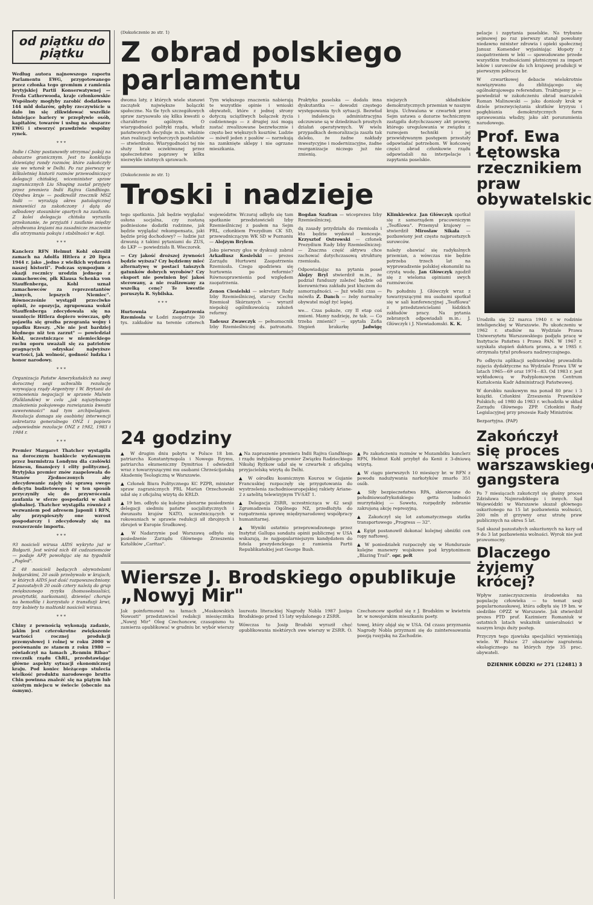od piątku do piątku
Według autora najnowszego raportu Parlamentu EWG, przygotowanego przez członka tego gremium z ramienia brytyjskiej Partii Konserwatywnej — Freda Catherwooda, kraje członkowskie Wspólnoty mogłyby zarobić dodatkowo 144 mld dolarów, gdyby rzeczywiście u dało im się zlikwidować wszelkie istniejące bariery w przepływie osób, kapitałów, towarów i usług na obszarze EWG i stworzyć prawdziwie wspólny rynek.
* * *
Indie i Chiny postanowiły utrzymać pokój na obszarze granicznym. Jest to konkluzja dziewiątej rundy rozmów, które zakończyły się we wtorek w Delhi. Po raz pierwszy w kilkuletniej historii rozmów przewodniczący delegacji chińskiej, wiceminister spraw zagranicznych Liu Shuqing został przyjęty przez premiera Indii Rajiva Gandhiego. Obydwa kraje — podkreślił rzecznik MSZ Indii — wyrażają okres patologicznej nienawiści za zakończony i dążą do odbudowy stosunków opartych na zaufaniu. Z kolei delegacja chińska wyraziła przekonanie, że przyjaźń i zaufanie między obydwoma krajami ma zasadnicze znaczenie dla utrzymania pokoju i stabilności w Azji.
* * *
Kanclerz RFN Helmut Kohl określił zamach na Adolfa Hitlera z 20 lipca 1944 r. jako „jedno z wielkich wydarzeń naszej historii". Podczas sympozjum z okazji rocznicy urodzin jednego z zamachowców, płk Klausa Schenka von Stauffenberga, Kohl uznał zamachowców za reprezentantów „innych, lepszych Niemiec". Równocześnie wystąpił przeciwko opinii, że opozycja, zgrupowana wokół Stauffenberga zdecydowała się na usunięcie Hitlera dopiero wówczas, gdy pojawiła się groźba przegrania wojny i upadku Rzeszy. „Nie nie jest bardziej błędnego niż ten zarzut" — powiedział Kohl, uczestniczące w niemieckiego ruchu oporu uważali się za patriotów pragnących odzyskać najwyższe wartości, jak wolność, godność ludzka i honor narodowy.
* * *
Organizacja Państw Amerykańskich na swej dorocznej sesji uchwaliła rezolucję wzywającą rządy Argentyny i W. Brytanii do wznowienia negocjacji w sprawie Malwin (Falklandów) w celu „jak najszybszego znalezienia pokojowego rozwiązania kwestii suwerenności" nad tym archipelagiem. Rezolucja domaga się osobistej interwencji sekretarza generalnego ONZ i popiera odpowiednie rezolucje ONZ z 1982, 1983 i 1984 r.
* * *
Premier Margaret Thatcher wystąpiła na dorocznym bankiecie wydawanym przez burmistrza Londynu dla czołówki biznesu, finansjery i elity politycznej. Brytyjska premier znów zaapelowała do Stanów Zjednoczonych aby zdecydowanie zajęły się sprawą swego deficytu budżetowego i w ten sposób przyczyniły się do przywrócenia zaufania w sferze gospodarki w skali globalnej. Thatcher wystąpiła również z wezwaniem pod adresem Japonii i RFN, aby przyspieszyły one wzrost gospodarczy i zdecydowały się na rozszerzenie importu.
* * *
93 nosicieli wirusa AIDS wykryto już w Bułgarii. Jest wśród nich 48 cudzoziemców — podaje AFP, powołując się na tygodnik „Pogled".
Z 48 nosicieli będących obywatelami bułgarskimi, 20 osób przebywało w krajach, w których AIDS jest dość rozpowszechniony. Z pozostałych 20 osób cztery należą do grup zwiększonego ryzyka (homoseksualiści, prostytutki, narkomani), dziewięć choruje na hemofilię i korzystało z transfuzji krwi, trzy kobiety to małżonki nosicieli wirusa.
* * *
Chiny z pewnością wykonają zadanie, jakim jest czterokrotne zwiększenie wartości rocznej produkcji przemysłowej i rolnej w roku 2000 w porównaniu ze stanem z roku 1980 — oświadczył na łamach „Renmin Ribao" rzecznik rządu ChRL, przedstawiając główne aspekty sytuacji ekonomicznej kraju. Pod koniec bieżącego stulecia wielkość produktu narodowego brutto Chin powinna znaleźć się na piątym lub szóstym miejscu w świecie (obecnie na ósmym).
(Dokończenie ze str. 1)
Z obrad polskiego parlamentu
dwoma laty, z których wiele stanowi zaczątek największe bolączki społeczne. Na tle tych szczegółowych spraw zarysowało się kilka kwestii o charakterze ogólnym. O wiarygodności polityki rządu, władz państwowych decyduje m.in. właśnie stan realizacji wyborczych postulatów — stwierdzono. Wiarygodności tej nie służy brak oczekiwanej przez społeczeństwo poprawy w kilku niezwykle istotnych sprawach.
Tym większego znaczenia nabierają te wszystkie opinie i wnioski obywateli, które z jednej strony dotyczą uciążliwych bolączek życia codziennego — z drugiej zaś mogą zostać zrealizowane bezzwłocznie i często bez większych kosztów. Ludzie — mówił jeden z posłów — narzekają na zamknięte sklepy i nie ogrzane mieszkania.
Praktyka poselska — dodała inna dyskutantka — dowodzi częstego występowania tych sytuacji. Bezwład i indolencja administracyjna odczuwane są w dziedzinach prostych działań operatywnych. W wielu przypadkach demoralizacja zaszła tak daleko, że żadne nakłady inwestycyjne i modernizacyjne, żadne reorganizacje niczego już nie zmienią.
niejszych składników demokratycznych przemian w naszym kraju. Uchwalona w czwartek przez Sejm ustawa o dozorze technicznym zastąpiła dotychczasowy akt prawny, którego uregulowania w związku z rozwojem techniki i jej przewidywanym postępem przestały odpowiadać potrzebom. W końcowej części obrad członkowie rządu odpowiadali na interpelacje i zapytania poselskie.
(Dokończenie ze str. 1)
Troski i nadzieje
tego spotkania. Jak będzie wyglądać osłona socjalna, czy zostaną podniesione dodatki rodzinne, jak będzie wyglądać rekompensata, jaki będzie próg dochodowy? — ludzie już dzwonią z takimi pytaniami do ZUS, do LKP — powiedziała B. Wieczorek.
— Czy jakość droższej żywności będzie wyższa? Czy będziemy mieć alternatywę w postaci tańszych gatunków dobrych wyrobów? Czy eksport nie powinien być jakoś sterowany, a nie realizowany za wszelką cenę? Te kwestie poruszyła R. Sybilska.
* * *
Hurtownia Zaopatrzenia Rzemiosła w Łodzi zaopatruje 30 tys. zakładów na terenie czterech województw. Wczoraj odbyło się tam spotkanie przedstawicieli Izby Rzemieślniczej z posłem na Sejm PRL, członkiem Prezydium CK SD, przewodniczącym WK SD w Poznaniu — Alojzym Brylem.
Jako pierwszy głos w dyskusji zabrał Arkadiusz Kosielski — prezes Zarządu Hurtowni Zaopatrzenia Rzemiosła. Czego spodziewa się hurtownia po reformie? Równouprawnienia pod względem zaopatrzenia.
Zenon Ciesielski — sekretarz Rady Izby Rzemieślniczej, starszy Cechu Rzemiosł Skórzanych — wyraził niepokój ogólnikowością założeń reformy.
Tadeusz Zwawczyk — pełnomocnik Izby Rzemieślniczej ds. patronatu. Bogdan Szafran — wiceprezes Izby Rzemieślniczej.
dą zasady przydziału do rzemiosła i kto będzie wydawał koncesje. Krzysztof Ostrowski — członek Prezydium Rady Izby Rzemieślniczej: — Znaczna część aktywu chce zachować dotychczasową strukturę rzemiosła.
Odpowiadając na pytania poseł Alojzy Bryl stwierdził m.in., że podział funduszy zależeć będzie od kierownictwa zakładu jest kluczem do samorządności. — Już wielki czas — mówiła Z. Danch — żeby normalny obywatel mógł żyć lepiej.
we... Czas pokaże, czy II etap coś zmieni. Mamy nadzieję, że tak. — Co trzeba zmienić? — spytała Zofia Stępień brakarkę Jadwigę Klimkiewicz. Jan Główczyk spotkał się z samorządem pracowniczym „Teofilowa". Przemysł krajowy — stwierdził Mirosław Sikała — pozbawiony jest często najprostszych surowców.
należy obawiać się radykalnych przemian, a wówczas nie będzie potrzeba trzech lat na wyprowadzenie polskiej ekonomiki na czystą wodę. Jan Główczyk zgodził się z wieloma opiniami swych rozmówców.
Po południu J. Główczyk wraz z towarzyszącymi mu osobami spotkał się w sali konferencyjnej „Teofilowa" z przedstawicielami łódzkich zakładów pracy. Na pytania zebranych odpowiadali m.in.: J. Główczyk i J. Niewiadomski. K. K.
pelacje i zapytania poselskie. Na trybunie sejmowej po raz pierwszy stanął powołany niedawno minister zdrowia i opieki społecznej Janusz Komender wyjaśniając kłopoty z zaopatrzeniem w leki — spowodowane przede wszystkim trudnościami płatniczymi za import leków i surowców do ich krajowej produkcji w pierwszym półroczu br.
W czwartkowej debacie wielokrotnie nawiązywano do zbliżającego się ogólnokrajowego referendum. Traktujemy je — powiedział w zakończeniu obrad marszałek Roman Malinowski — jako doniosły krok w dziele przezwyciężania skutków kryzysu i pogłębiania demokratycznych form sprawowania władzy, jako akt porozumienia narodowego.
Prof. Ewa Łętowska rzecznikiem praw obywatelskich
Urodziła się 22 marca 1940 r. w rodzinie inteligenckiej w Warszawie. Po ukończeniu w 1962 r. studiów na Wydziale Prawa Uniwersytetu Warszawskiego podjęła pracę w Instytucie Państwa i Prawa PAN. W 1967 r. uzyskała stopień doktora prawa, a w 1985 r. otrzymała tytuł profesora nadzwyczajnego.
Po odbyciu aplikacji sędziowskiej prowadziła zajęcia dydaktyczne na Wydziale Prawa UW w latach 1965—69 oraz 1974—83. Od 1983 r. jest wykładowcą w Podyplomowym Centrum Kształcenia Kadr Administracji Państwowej.
W dorobku naukowym ma ponad 80 prac i 3 książki. Członkini Zrzeszenia Prawników Polskich; od 1980 do 1983 r. wchodziła w skład Zarządu Głównego ZPP. Członkini Rady Legislacyjnej przy prezesie Rady Ministrów.
Bezpartyjna. (PAP)
24 godziny
▲ W drugim dniu pobytu w Polsce 18 bm. patriarcha Konstantynopola i Nowego Rzymu, patriarcha ekumeniczny Dymitrios I odwiedził wraz z towarzyszącymi mu osobami Chrześcijańską Akademię Teologiczną w Warszawie.
▲ Członek Biura Politycznego KC PZPR, minister spraw zagranicznych PRL Marian Orzechowski udał się z oficjalną wizytą do KRLD.
▲ 19 bm. odbyło się kolejne plenarne posiedzenie delegacji siedmiu państw socjalistycznych i dwunastu krajów NATO, uczestniczących w rokowaniach w sprawie redukcji sił zbrojnych i zbrojeń w Europie Środkowej.
▲ W Nadarzynie pod Warszawą odbyło się posiedzenie Zarządu Głównego Zrzeszenia Katolików „Caritas".
▲ Na zaproszenie premiera Indii Rajiva Gandhiego i rządu indyjskiego premier Związku Radzieckiego Nikołaj Ryżkow udał się w czwartek z oficjalną przyjacielską wizytą do Delhi.
▲ W ośrodku kosmicznym Kourou w Gujanie Francuskiej rozpoczęły się przygotowania do wystrzelenia zachodnioeuropejskiej rakiety Ariane-2 z satelitą telewizyjnym TV-SAT 1.
▲ Delegacja ZSRR, uczestnicząca w 42 sesji Zgromadzenia Ogólnego NZ, przedłożyła do rozpatrzenia sprawę międzynarodowej współpracy humanitarnej.
▲ Wyniki ostatnio przeprowadzonego przez Instytut Gallupa sondażu opinii publicznej w USA wskazują, że najpopularniejszym kandydatem do fotela prezydenckiego z ramienia Partii Republikańskiej jest George Bush.
▲ Po zakończeniu rozmów w Mozambiku kanclerz RFN, Helmut Kohl przybył do Kenii z 3-dniową wizytą.
▲ W ciągu pierwszych 10 miesięcy br. w RFN z powodu nadużywania narkotyków zmarło 351 osób.
▲ Siły bezpieczeństwa RPA, skierowane do południowoafrykańskiego getta ludności murzyńskiej — Soweto, rozpędziły zebranie zakrojoną akcję represyjną.
▲ Zakończył się lot automatycznego statku transportowego „Progress — 32".
▲ Egipt postanowił dokonać kolejnej obniżki cen ropy naftowej.
▲ W poniedziałek rozpoczęły się w Hondurasie kolejne manewry wojskowe pod kryptonimem „Blazing Trail". opr. peR
Wiersze J. Brodskiego opublikuje „Nowyj Mir"
Jak poinformował na łamach „Moskowskich Nowosti" przedstawiciel redakcji miesięcznika „Nowyj Mir" Oleg Czechoncew, czasopismo to zamierza opublikować w grudniu br. wybór wierszy laureata literackiej Nagrody Nobla 1987 Josipa Brodskiego przed 15 laty wydalonego z ZSRR.
Wówczas to Josip Brodski wyraził chęć opublikowania niektórych swe wierszy w ZSRR. O. Czechoncew spotkał się z J. Brodskim w kwietniu br. w nowojorskim mieszkaniu poety.
towej, który objął się w USA. Od czasu przyznania Nagrody Nobla przyznani się do zainteresowania poezją rosyjską na Zachodzie.
Zakończył się proces warszawskiego gangstera
Po 7 miesiącach zakończył się głośny proces Zdzisława Najmrodzkiego i innych. Sąd Wojewódzki w Warszawie skazał głównego oskarżonego na 15 lat pozbawienia wolności, 200 mln zł grzywny oraz utratę praw publicznych na okres 5 lat.
Sąd skazał pozostałych oskarżonych na kary od 9 do 3 lat pozbawienia wolności. Wyrok nie jest prawomocny.
Dlaczego żyjemy krócej?
Wpływ zanieczyszczenia środowiska na populację człowieka — to temat sesji popularnonaukowej, która odbyła się 19 bm. w siedzibie OPZZ w Warszawie. Jak stwierdził prezes PTD prof. Kazimierz Romaniuk w ostatnich latach wskaźnik umieralności w naszym kraju duży postęp.
Przyczyn tego zjawiska specjaliści wymieniają wiele. W Polsce 27 obszarów zagrożenia ekologicznego na których żyje 35 proc. obywateli.
DZIENNIK ŁÓDZKI nr 271 (12481) 3